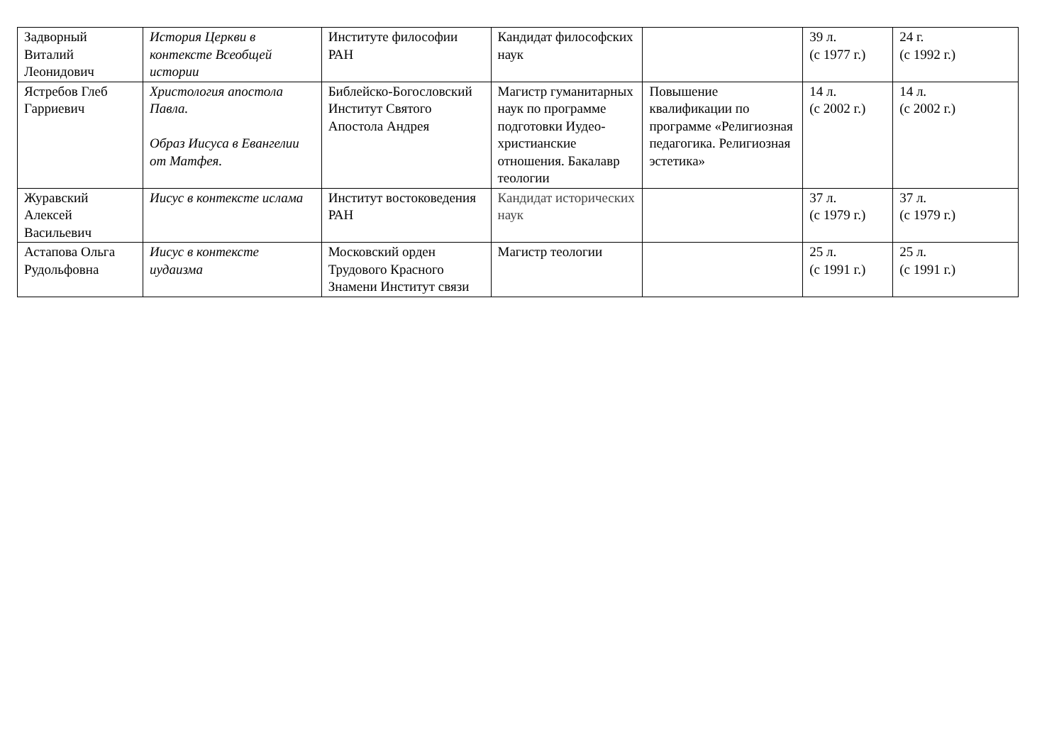| Задворный Виталий Леонидович | История Церкви в контексте Всеобщей истории | Институте философии РАН | Кандидат философских наук | | 39 л. (с 1977 г.) | 24 г. (с 1992 г.) |
| Ястребов Глеб Гарриевич | Христология апостола Павла. Образ Иисуса в Евангелии от Матфея. | Библейско-Богословский Институт Святого Апостола Андрея | Магистр гуманитарных наук по программе подготовки Иудео-христианские отношения. Бакалавр теологии | Повышение квалификации по программе «Религиозная педагогика. Религиозная эстетика» | 14 л. (с 2002 г.) | 14 л. (с 2002 г.) |
| Журавский Алексей Васильевич | Иисус в контексте ислама | Институт востоковедения РАН | Кандидат исторических наук | | 37 л. (с 1979 г.) | 37 л. (с 1979 г.) |
| Астапова Ольга Рудольфовна | Иисус в контексте иудаизма | Московский орден Трудового Красного Знамени Институт связи | Магистр теологии | | 25 л. (с 1991 г.) | 25 л. (с 1991 г.) |